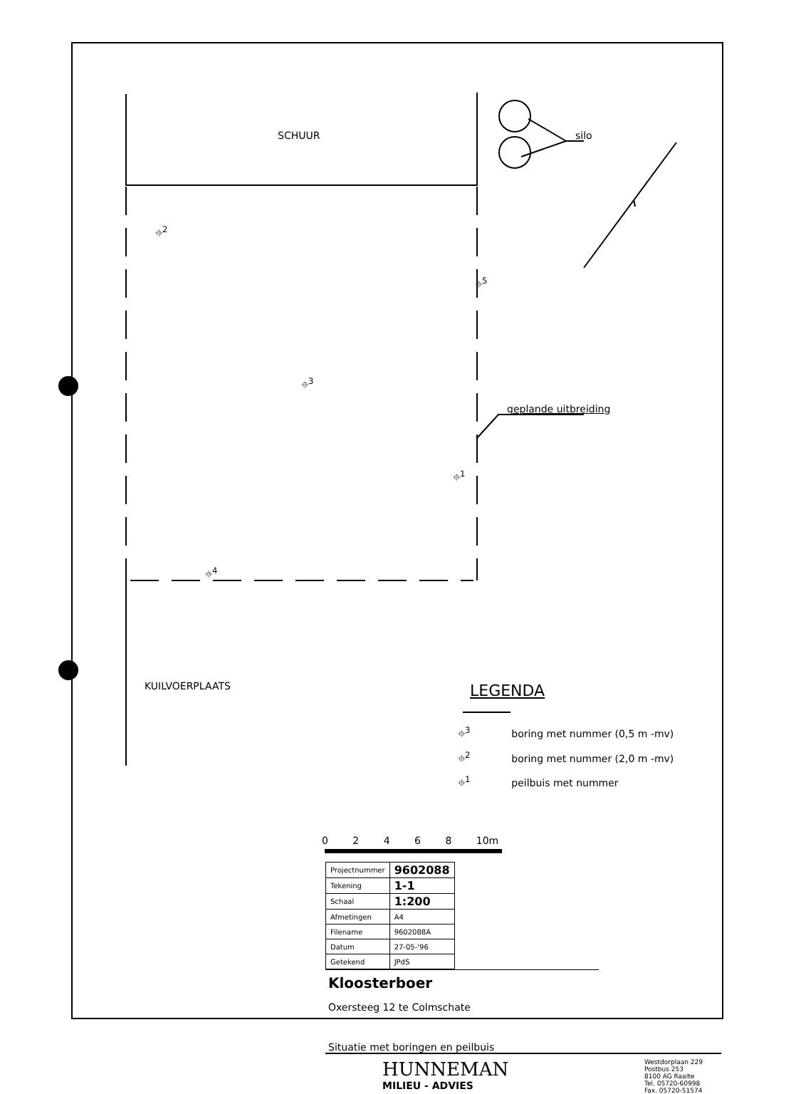SCHUUR silo
⌖<sup>2</sup>
⌖<sup>5</sup>
⌖<sup>3</sup>
geplande uitbreiding
⌖<sup>1</sup>
⌖<sup>4</sup>
KUILVOERPLAATS LEGENDA
⌖<sup>3</sup> boring met nummer (0,5 m -mv)
⌖<sup>2</sup> boring met nummer (2,0 m -mv)
⌖<sup>1</sup> peilbuis met nummer
0 2 4 6 8 10m
| Projectnummer | 9602088 |
| Tekening | 1-1 |
| Schaal | 1:200 |
| Afmetingen | A4 |
| Filename | 9602088A |
| Datum | 27-05-'96 |
| Getekend | JPdS |
Kloosterboer
Oxersteeg 12 te Colmschate
Situatie met boringen en peilbuis
HUNNEMAN
MILIEU - ADVIES
Westdorplaan 229
Postbus 253
8100 AG Raalte
Tel. 05720-60998
Fax. 05720-51574